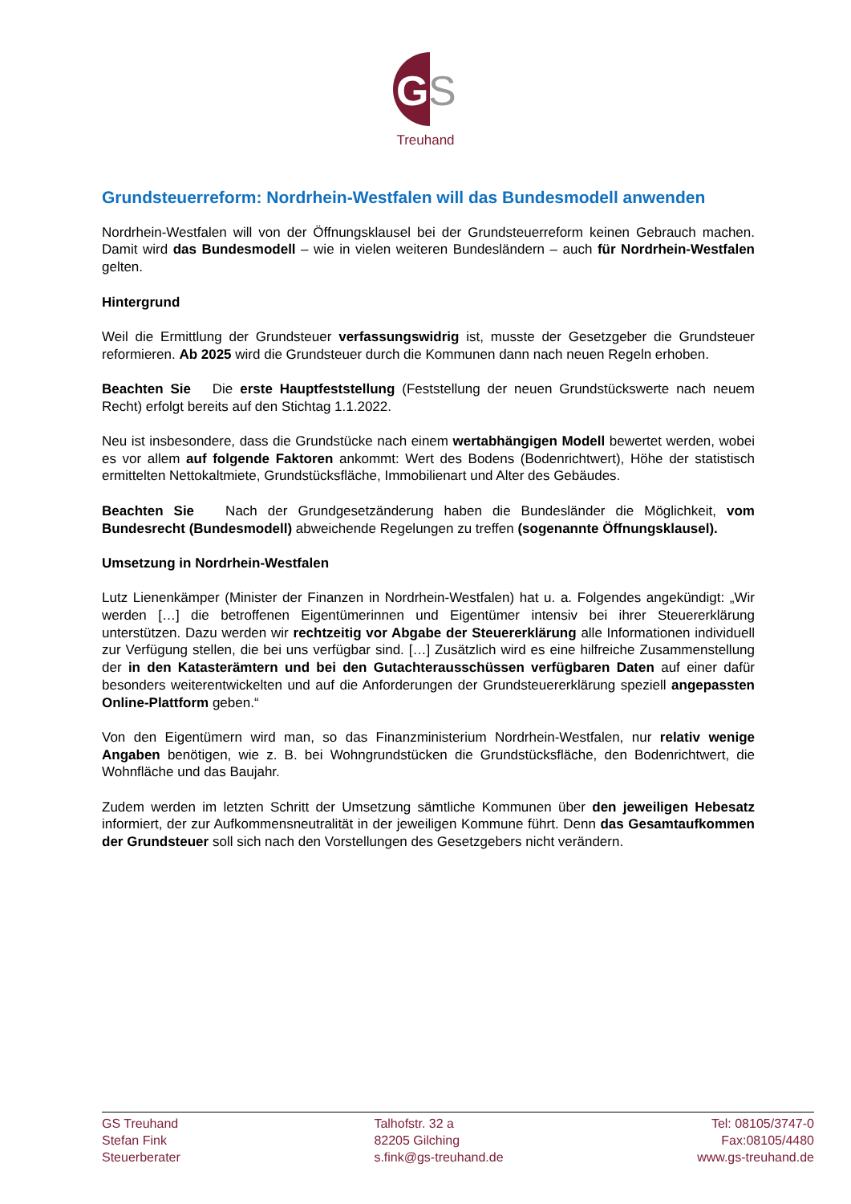G
S
Treuhand
Grundsteuerreform: Nordrhein-Westfalen will das Bundesmodell anwenden
Nordrhein-Westfalen will von der Öffnungsklausel bei der Grundsteuerreform keinen Gebrauch machen. Damit wird das Bundesmodell – wie in vielen weiteren Bundesländern – auch für Nordrhein-Westfalen gelten.
Hintergrund
Weil die Ermittlung der Grundsteuer verfassungswidrig ist, musste der Gesetzgeber die Grundsteuer reformieren. Ab 2025 wird die Grundsteuer durch die Kommunen dann nach neuen Regeln erhoben.
Beachten Sie Die erste Hauptfeststellung (Feststellung der neuen Grundstückswerte nach neuem Recht) erfolgt bereits auf den Stichtag 1.1.2022.
Neu ist insbesondere, dass die Grundstücke nach einem wertabhängigen Modell bewertet werden, wobei es vor allem auf folgende Faktoren ankommt: Wert des Bodens (Bodenrichtwert), Höhe der statistisch ermittelten Nettokaltmiete, Grundstücksfläche, Immobilienart und Alter des Gebäudes.
Beachten Sie Nach der Grundgesetzänderung haben die Bundesländer die Möglichkeit, vom Bundesrecht (Bundesmodell) abweichende Regelungen zu treffen (sogenannte Öffnungsklausel).
Umsetzung in Nordrhein-Westfalen
Lutz Lienenkämper (Minister der Finanzen in Nordrhein-Westfalen) hat u. a. Folgendes angekündigt: „Wir werden […] die betroffenen Eigentümerinnen und Eigentümer intensiv bei ihrer Steuererklärung unterstützen. Dazu werden wir rechtzeitig vor Abgabe der Steuererklärung alle Informationen individuell zur Verfügung stellen, die bei uns verfügbar sind. […] Zusätzlich wird es eine hilfreiche Zusammenstellung der in den Katasterämtern und bei den Gutachterausschüssen verfügbaren Daten auf einer dafür besonders weiterentwickelten und auf die Anforderungen der Grundsteuererklärung speziell angepassten Online-Plattform geben.“
Von den Eigentümern wird man, so das Finanzministerium Nordrhein-Westfalen, nur relativ wenige Angaben benötigen, wie z. B. bei Wohngrundstücken die Grundstücksfläche, den Bodenrichtwert, die Wohnfläche und das Baujahr.
Zudem werden im letzten Schritt der Umsetzung sämtliche Kommunen über den jeweiligen Hebesatz informiert, der zur Aufkommensneutralität in der jeweiligen Kommune führt. Denn das Gesamtaufkommen der Grundsteuer soll sich nach den Vorstellungen des Gesetzgebers nicht verändern.
GS Treuhand
Stefan Fink
Steuerberater
Talhofstr. 32 a
82205 Gilching
s.fink@gs-treuhand.de
Tel: 08105/3747-0
Fax:08105/4480
www.gs-treuhand.de